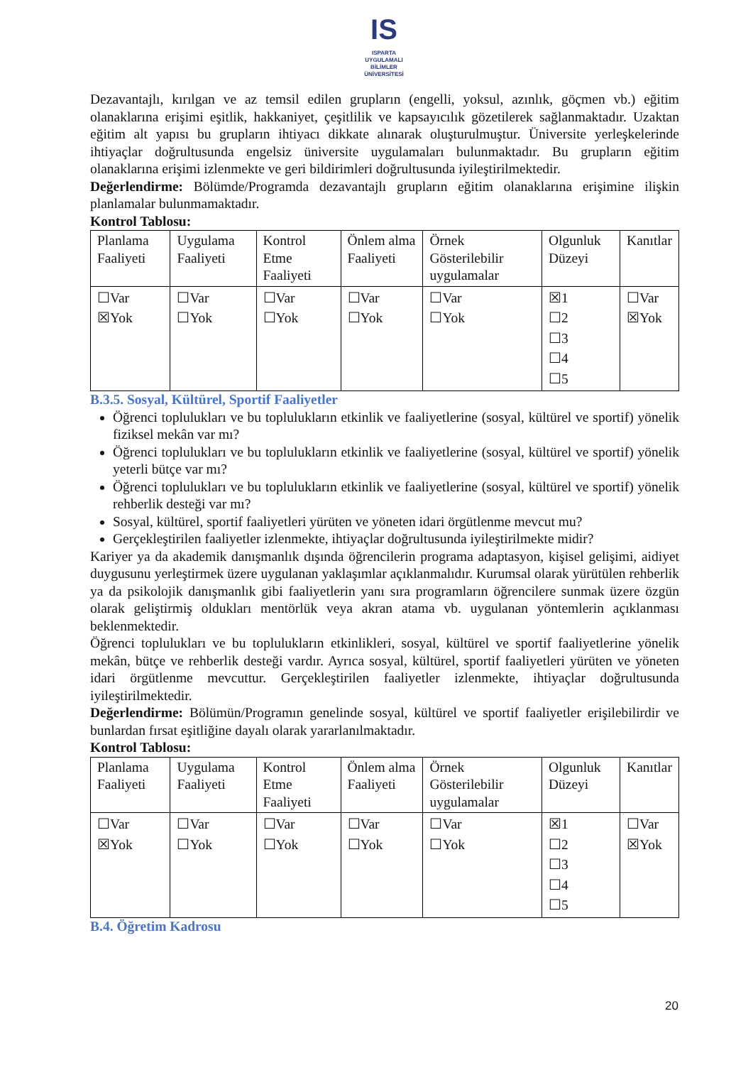IS
ISPARTA
UYGULAMALI BİLİMLER
ÜNİVERSİTESİ
Dezavantajlı, kırılgan ve az temsil edilen grupların (engelli, yoksul, azınlık, göçmen vb.) eğitim olanaklarına erişimi eşitlik, hakkaniyet, çeşitlilik ve kapsayıcılık gözetilerek sağlanmaktadır. Uzaktan eğitim alt yapısı bu grupların ihtiyacı dikkate alınarak oluşturulmuştur. Üniversite yerleşkelerinde ihtiyaçlar doğrultusunda engelsiz üniversite uygulamaları bulunmaktadır. Bu grupların eğitim olanaklarına erişimi izlenmekte ve geri bildirimleri doğrultusunda iyileştirilmektedir.
Değerlendirme: Bölümde/Programda dezavantajlı grupların eğitim olanaklarına erişimine ilişkin planlamalar bulunmamaktadır.
Kontrol Tablosu:
| Planlama Faaliyeti | Uygulama Faaliyeti | Kontrol Etme Faaliyeti | Önlem alma Faaliyeti | Örnek Gösterilebilir uygulamalar | Olgunluk Düzeyi | Kanıtlar |
| ☐Var ☒Yok | ☐Var ☐Yok | ☐Var ☐Yok | ☐Var ☐Yok | ☐Var ☐Yok | ☒1 ☐2 ☐3 ☐4 ☐5 | ☐Var ☒Yok |
B.3.5. Sosyal, Kültürel, Sportif Faaliyetler
Öğrenci toplulukları ve bu toplulukların etkinlik ve faaliyetlerine (sosyal, kültürel ve sportif) yönelik fiziksel mekân var mı?
Öğrenci toplulukları ve bu toplulukların etkinlik ve faaliyetlerine (sosyal, kültürel ve sportif) yönelik yeterli bütçe var mı?
Öğrenci toplulukları ve bu toplulukların etkinlik ve faaliyetlerine (sosyal, kültürel ve sportif) yönelik rehberlik desteği var mı?
Sosyal, kültürel, sportif faaliyetleri yürüten ve yöneten idari örgütlenme mevcut mu?
Gerçekleştirilen faaliyetler izlenmekte, ihtiyaçlar doğrultusunda iyileştirilmekte midir?
Kariyer ya da akademik danışmanlık dışında öğrencilerin programa adaptasyon, kişisel gelişimi, aidiyet duygusunu yerleştirmek üzere uygulanan yaklaşımlar açıklanmalıdır. Kurumsal olarak yürütülen rehberlik ya da psikolojik danışmanlık gibi faaliyetlerin yanı sıra programların öğrencilere sunmak üzere özgün olarak geliştirmiş oldukları mentörlük veya akran atama vb. uygulanan yöntemlerin açıklanması beklenmektedir.
Öğrenci toplulukları ve bu toplulukların etkinlikleri, sosyal, kültürel ve sportif faaliyetlerine yönelik mekân, bütçe ve rehberlik desteği vardır. Ayrıca sosyal, kültürel, sportif faaliyetleri yürüten ve yöneten idari örgütlenme mevcuttur. Gerçekleştirilen faaliyetler izlenmekte, ihtiyaçlar doğrultusunda iyileştirilmektedir.
Değerlendirme: Bölümün/Programın genelinde sosyal, kültürel ve sportif faaliyetler erişilebilirdir ve bunlardan fırsat eşitliğine dayalı olarak yararlanılmaktadır.
Kontrol Tablosu:
| Planlama Faaliyeti | Uygulama Faaliyeti | Kontrol Etme Faaliyeti | Önlem alma Faaliyeti | Örnek Gösterilebilir uygulamalar | Olgunluk Düzeyi | Kanıtlar |
| ☐Var ☒Yok | ☐Var ☐Yok | ☐Var ☐Yok | ☐Var ☐Yok | ☐Var ☐Yok | ☒1 ☐2 ☐3 ☐4 ☐5 | ☐Var ☒Yok |
B.4. Öğretim Kadrosu
20